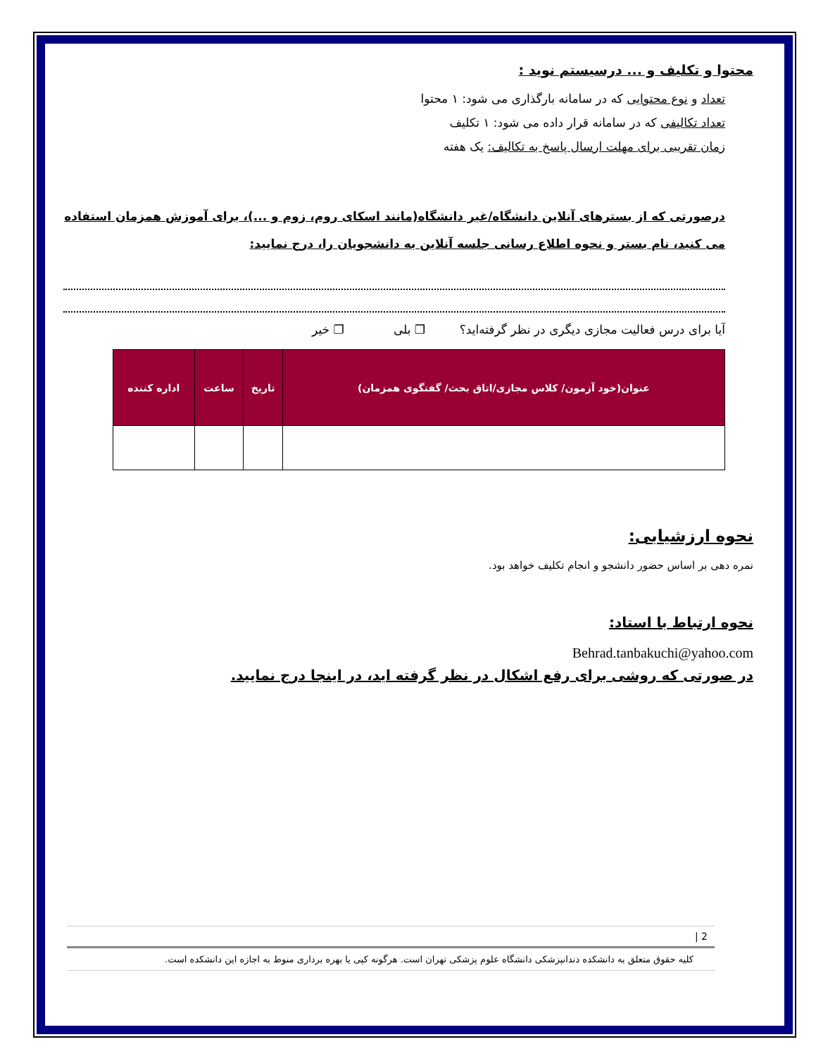محتوا و تکلیف و ... درسیستم نوید :
تعداد و نوع محتوایی که در سامانه بارگذاری می شود: ۱ محتوا
تعداد تکالیفی که در سامانه قرار داده می شود: ۱ تکلیف
زمان تقریبی برای مهلت ارسال پاسخ به تکالیف: یک هفته
درصورتی که از بسترهای آنلاین دانشگاه/غیر دانشگاه(مانند اسکای روم، زوم و ...)، برای آموزش همزمان استفاده می کنید، نام بستر و نحوه اطلاع رسانی جلسه آنلاین به دانشجویان را، درج نمایید:
آیا برای درس فعالیت مجازی دیگری در نظر گرفته‌اید؟ ❐ بلی ❐ خیر
| عنوان(خود آزمون/ کلاس مجازی/اتاق بحث/ گفتگوی همزمان) | تاریخ | ساعت | اداره کننده |
| --- | --- | --- | --- |
نحوه ارزشیابی:
نمره دهی بر اساس حضور دانشجو و انجام تکلیف خواهد بود.
نحوه ارتباط با استاد:
Behrad.tanbakuchi@yahoo.com
در صورتی که روشی برای رفع اشکال در نظر گرفته اید، در اینجا درج نمایید.
2 |
کلیه حقوق متعلق به دانشکده دندانپزشکی دانشگاه علوم پزشکی تهران است. هرگونه کپی یا بهره برداری منوط به اجازه این دانشکده است.